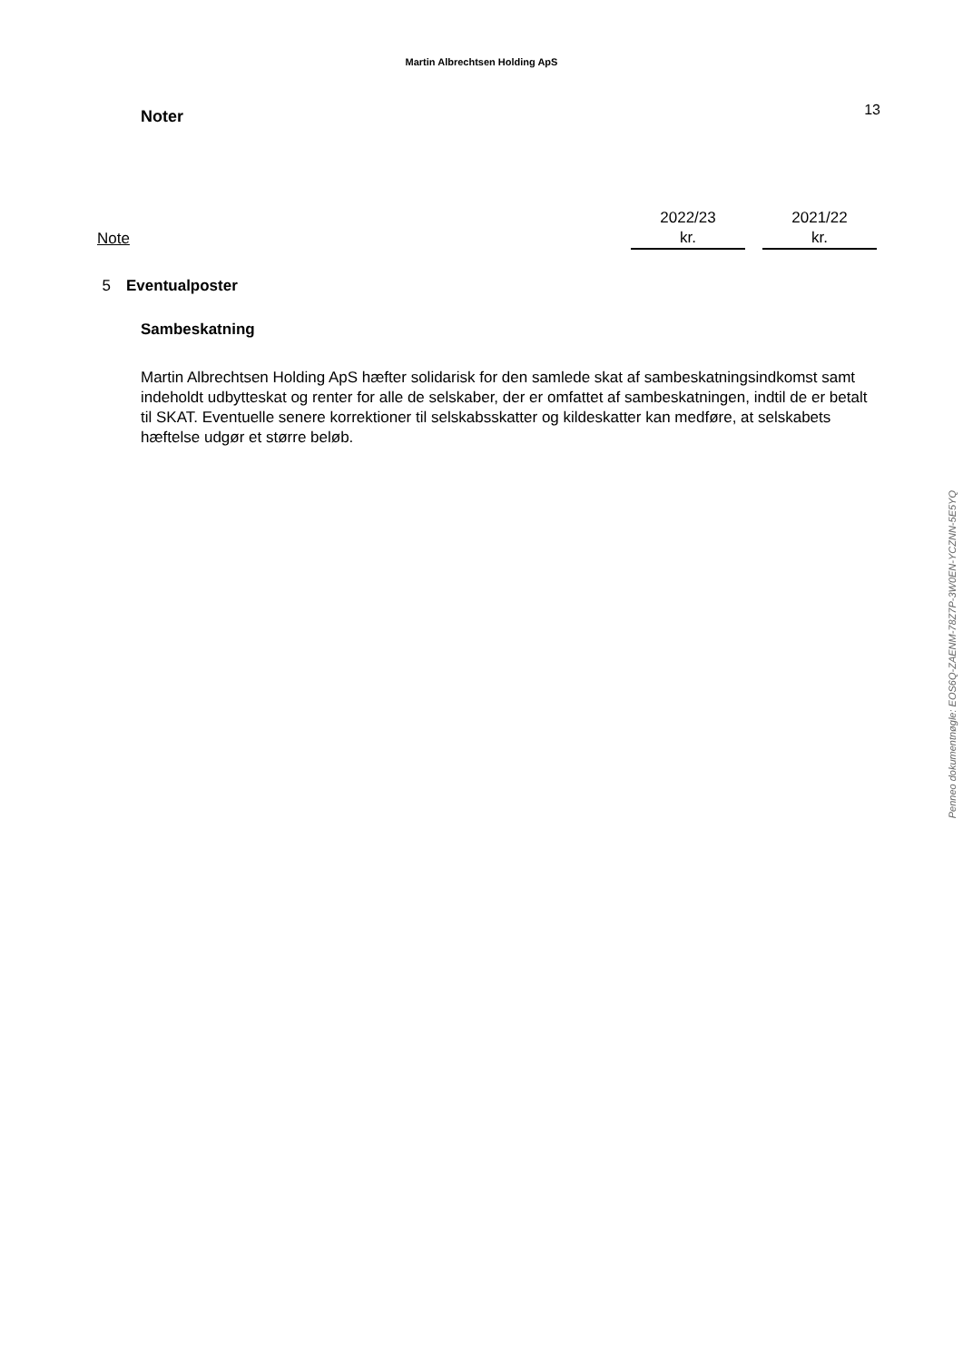Martin Albrechtsen Holding ApS
Noter
13
| | | 2022/23 | | 2021/22 |
| Note | | kr. | | kr. |
5 Eventualposter
Sambeskatning
Martin Albrechtsen Holding ApS hæfter solidarisk for den samlede skat af sambeskatningsindkomst samt indeholdt udbytteskat og renter for alle de selskaber, der er omfattet af sambeskatningen, indtil de er betalt til SKAT. Eventuelle senere korrektioner til selskabsskatter og kildeskatter kan medføre, at selskabets hæftelse udgør et større beløb.
Penneo dokumentnøgle: EOS6Q-ZAENM-78Z7P-3W0EN-YCZNN-5E5YQ